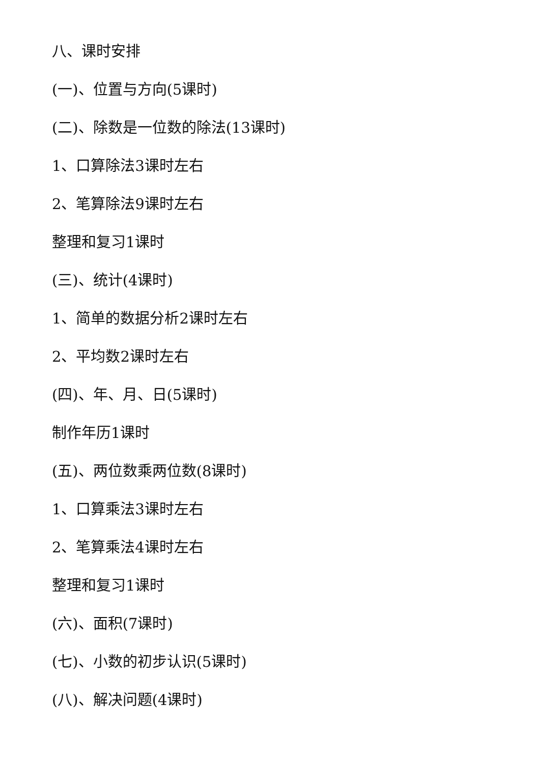八、课时安排
(一)、位置与方向(5课时)
(二)、除数是一位数的除法(13课时)
1、口算除法3课时左右
2、笔算除法9课时左右
整理和复习1课时
(三)、统计(4课时)
1、简单的数据分析2课时左右
2、平均数2课时左右
(四)、年、月、日(5课时)
制作年历1课时
(五)、两位数乘两位数(8课时)
1、口算乘法3课时左右
2、笔算乘法4课时左右
整理和复习1课时
(六)、面积(7课时)
(七)、小数的初步认识(5课时)
(八)、解决问题(4课时)